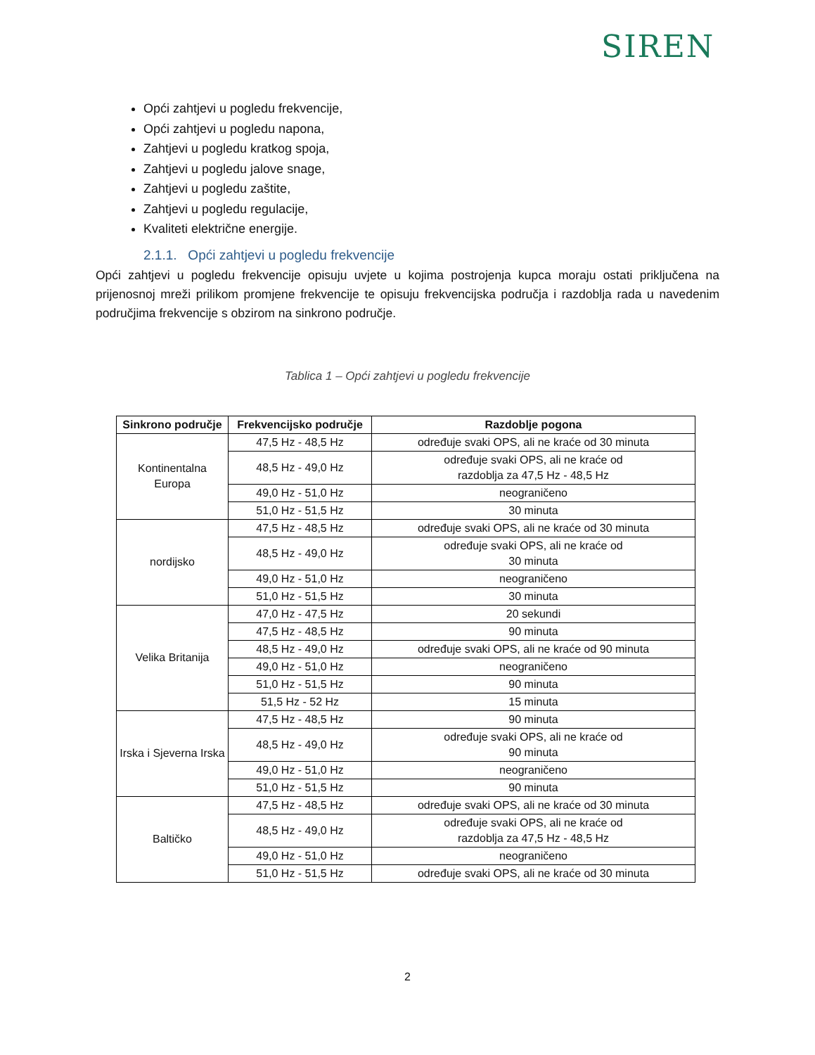SIREN
Opći zahtjevi u pogledu frekvencije,
Opći zahtjevi u pogledu napona,
Zahtjevi u pogledu kratkog spoja,
Zahtjevi u pogledu jalove snage,
Zahtjevi u pogledu zaštite,
Zahtjevi u pogledu regulacije,
Kvaliteti električne energije.
2.1.1. Opći zahtjevi u pogledu frekvencije
Opći zahtjevi u pogledu frekvencije opisuju uvjete u kojima postrojenja kupca moraju ostati priključena na prijenosnoj mreži prilikom promjene frekvencije te opisuju frekvencijska područja i razdoblja rada u navedenim područjima frekvencije s obzirom na sinkrono područje.
Tablica 1 – Opći zahtjevi u pogledu frekvencije
| Sinkrono područje | Frekvencijsko područje | Razdoblje pogona |
| --- | --- | --- |
| Kontinentalna Europa | 47,5 Hz - 48,5 Hz | određuje svaki OPS, ali ne kraće od 30 minuta |
| | 48,5 Hz - 49,0 Hz | određuje svaki OPS, ali ne kraće od razdoblja za 47,5 Hz - 48,5 Hz |
| | 49,0 Hz - 51,0 Hz | neograničeno |
| | 51,0 Hz - 51,5 Hz | 30 minuta |
| nordijsko | 47,5 Hz - 48,5 Hz | određuje svaki OPS, ali ne kraće od 30 minuta |
| | 48,5 Hz - 49,0 Hz | određuje svaki OPS, ali ne kraće od 30 minuta |
| | 49,0 Hz - 51,0 Hz | neograničeno |
| | 51,0 Hz - 51,5 Hz | 30 minuta |
| Velika Britanija | 47,0 Hz - 47,5 Hz | 20 sekundi |
| | 47,5 Hz - 48,5 Hz | 90 minuta |
| | 48,5 Hz - 49,0 Hz | određuje svaki OPS, ali ne kraće od 90 minuta |
| | 49,0 Hz - 51,0 Hz | neograničeno |
| | 51,0 Hz - 51,5 Hz | 90 minuta |
| | 51,5 Hz - 52 Hz | 15 minuta |
| Irska i Sjeverna Irska | 47,5 Hz - 48,5 Hz | 90 minuta |
| | 48,5 Hz - 49,0 Hz | određuje svaki OPS, ali ne kraće od 90 minuta |
| | 49,0 Hz - 51,0 Hz | neograničeno |
| | 51,0 Hz - 51,5 Hz | 90 minuta |
| Baltičko | 47,5 Hz - 48,5 Hz | određuje svaki OPS, ali ne kraće od 30 minuta |
| | 48,5 Hz - 49,0 Hz | određuje svaki OPS, ali ne kraće od razdoblja za 47,5 Hz - 48,5 Hz |
| | 49,0 Hz - 51,0 Hz | neograničeno |
| | 51,0 Hz - 51,5 Hz | određuje svaki OPS, ali ne kraće od 30 minuta |
2